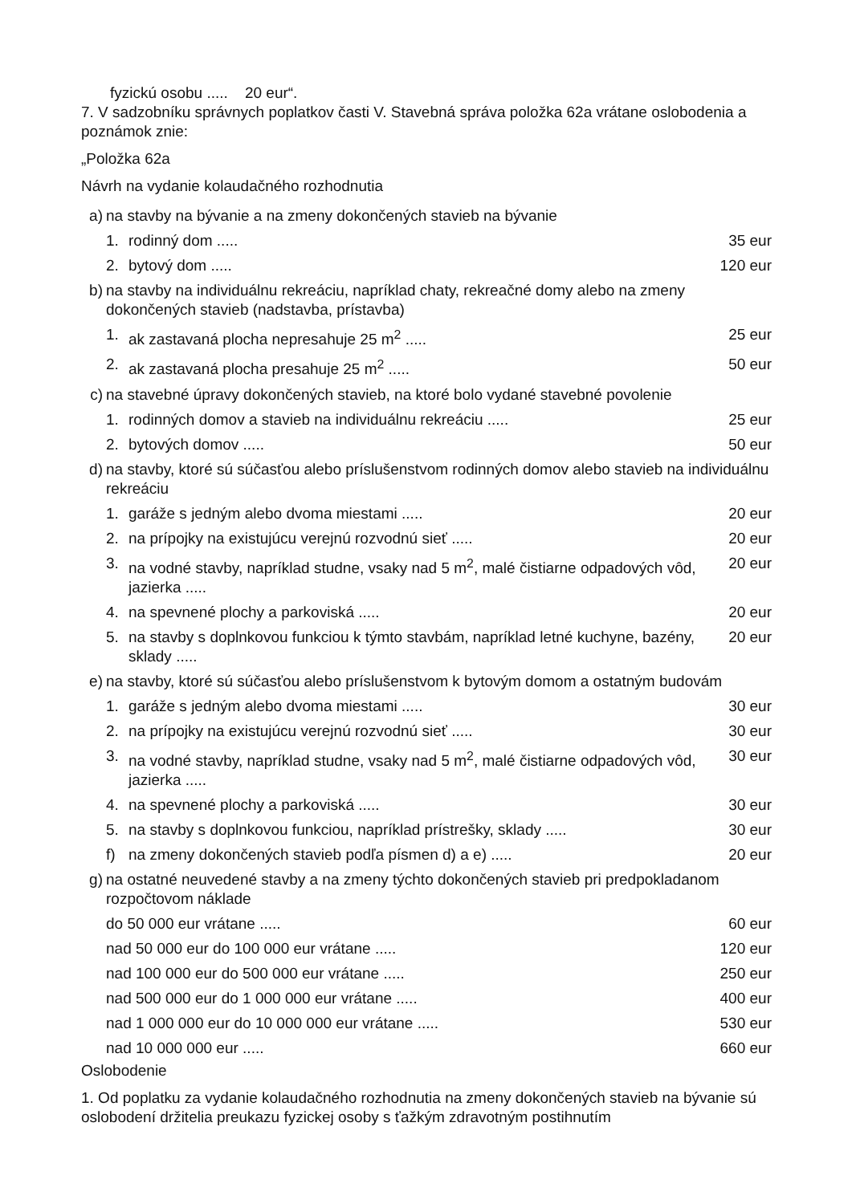fyzickú osobu ..... 20 eur“.
7. V sadzobníku správnych poplatkov časti V. Stavebná správa položka 62a vrátane oslobodenia a poznámok znie:
„Položka 62a
Návrh na vydanie kolaudačného rozhodnutia
| a) | na stavby na bývanie a na zmeny dokončených stavieb na bývanie | | |
| | 1. | rodinný dom ..... | 35 eur |
| | 2. | bytový dom ..... | 120 eur |
| b) | na stavby na individuálnu rekreáciu, napríklad chaty, rekreačné domy alebo na zmeny dokončených stavieb (nadstavba, prístavba) | | |
| | 1. | ak zastavaná plocha nepresahuje 25 m<sup>2</sup> ..... | 25 eur |
| | 2. | ak zastavaná plocha presahuje 25 m<sup>2</sup> ..... | 50 eur |
| c) | na stavebné úpravy dokončených stavieb, na ktoré bolo vydané stavebné povolenie | | |
| | 1. | rodinných domov a stavieb na individuálnu rekreáciu ..... | 25 eur |
| | 2. | bytových domov ..... | 50 eur |
| d) | na stavby, ktoré sú súčasťou alebo príslušenstvom rodinných domov alebo stavieb na individuálnu rekreáciu | | |
| | 1. | garáže s jedným alebo dvoma miestami ..... | 20 eur |
| | 2. | na prípojky na existujúcu verejnú rozvodnú sieť ..... | 20 eur |
| | 3. | na vodné stavby, napríklad studne, vsaky nad 5 m<sup>2</sup>, malé čistiarne odpadových vôd, jazierka ..... | 20 eur |
| | 4. | na spevnené plochy a parkoviská ..... | 20 eur |
| | 5. | na stavby s doplnkovou funkciou k týmto stavbám, napríklad letné kuchyne, bazény, sklady ..... | 20 eur |
| e) | na stavby, ktoré sú súčasťou alebo príslušenstvom k bytovým domom a ostatným budovám | | |
| | 1. | garáže s jedným alebo dvoma miestami ..... | 30 eur |
| | 2. | na prípojky na existujúcu verejnú rozvodnú sieť ..... | 30 eur |
| | 3. | na vodné stavby, napríklad studne, vsaky nad 5 m<sup>2</sup>, malé čistiarne odpadových vôd, jazierka ..... | 30 eur |
| | 4. | na spevnené plochy a parkoviská ..... | 30 eur |
| | 5. | na stavby s doplnkovou funkciou, napríklad prístrešky, sklady ..... | 30 eur |
| | f) | na zmeny dokončených stavieb podľa písmen d) a e) ..... | 20 eur |
| g) | na ostatné neuvedené stavby a na zmeny týchto dokončených stavieb pri predpokladanom rozpočtovom náklade | | |
| | do 50 000 eur vrátane ..... | | 60 eur |
| | nad 50 000 eur do 100 000 eur vrátane ..... | | 120 eur |
| | nad 100 000 eur do 500 000 eur vrátane ..... | | 250 eur |
| | nad 500 000 eur do 1 000 000 eur vrátane ..... | | 400 eur |
| | nad 1 000 000 eur do 10 000 000 eur vrátane ..... | | 530 eur |
| | nad 10 000 000 eur ..... | | 660 eur |
Oslobodenie
1. Od poplatku za vydanie kolaudačného rozhodnutia na zmeny dokončených stavieb na bývanie sú oslobodení držitelia preukazu fyzickej osoby s ťažkým zdravotným postihnutím